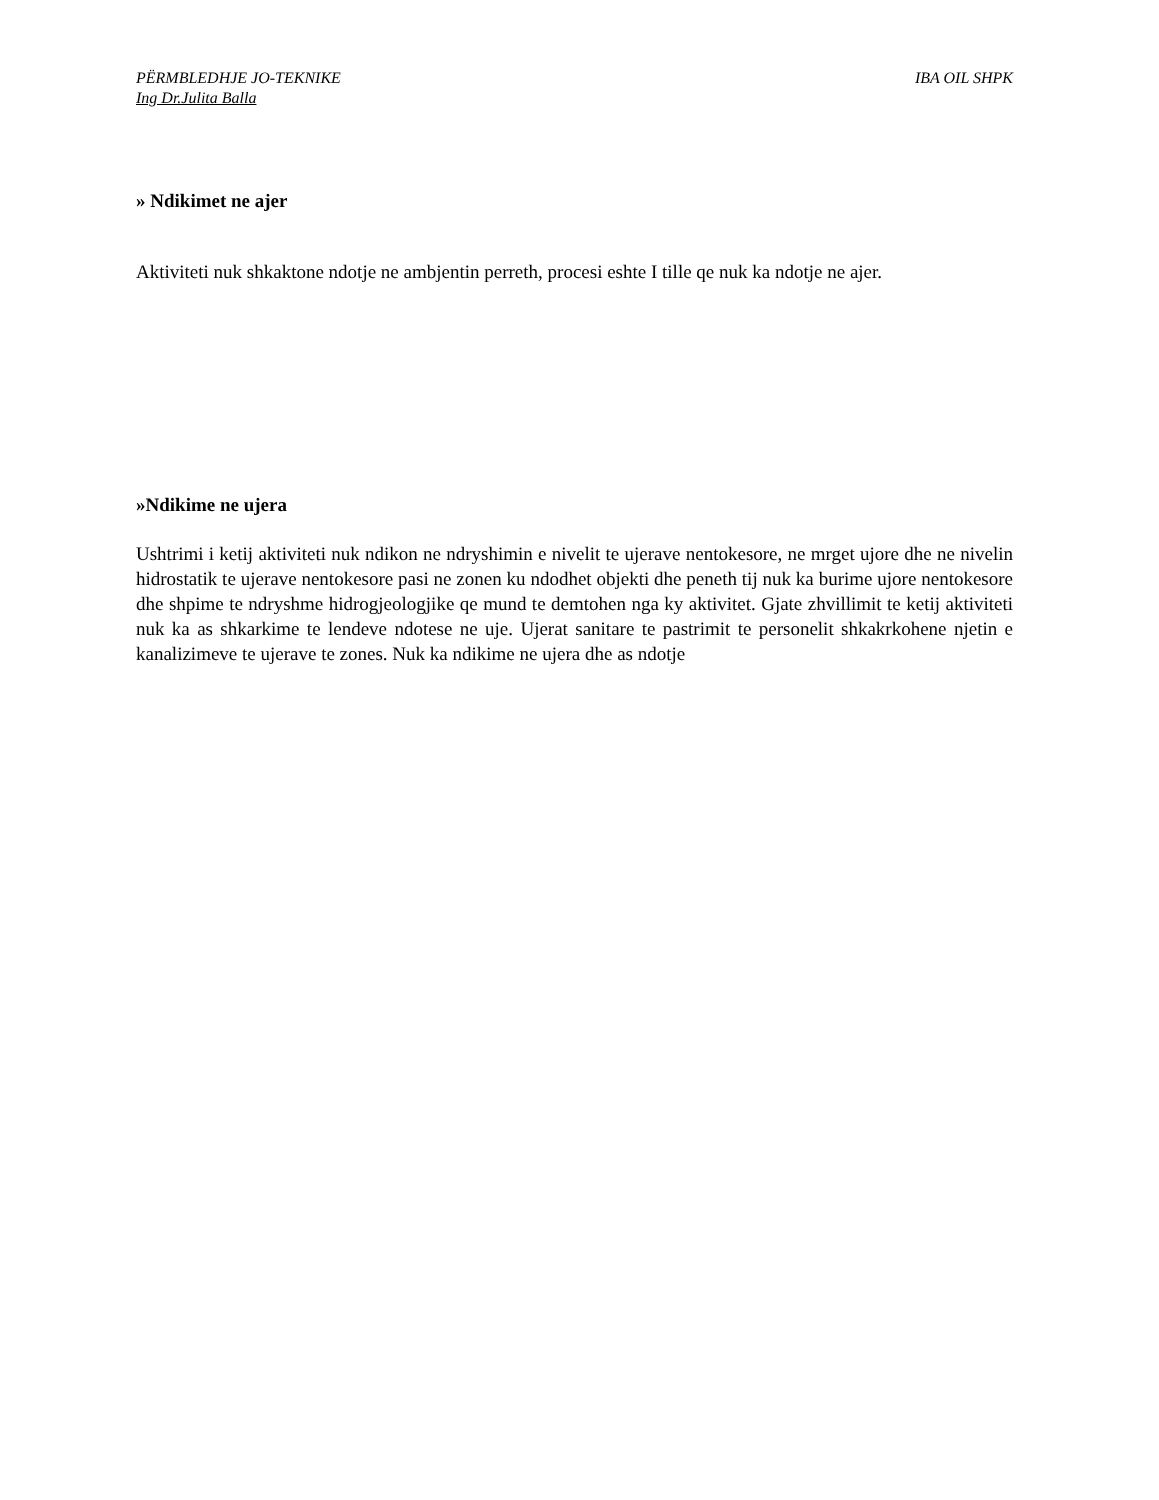PËRMBLEDHJE JO-TEKNIKE IBA OIL SHPK
Ing Dr.Julita Balla
» Ndikimet ne ajer
Aktiviteti nuk shkaktone ndotje ne ambjentin perreth, procesi eshte I tille qe nuk ka ndotje ne ajer.
»Ndikime ne ujera
Ushtrimi i ketij aktiviteti nuk ndikon ne ndryshimin e nivelit te ujerave nentokesore, ne mrget ujore dhe ne nivelin hidrostatik te ujerave nentokesore pasi ne zonen ku ndodhet objekti dhe peneth tij nuk ka burime ujore nentokesore dhe shpime te ndryshme hidrogjeologjike qe mund te demtohen nga ky aktivitet. Gjate zhvillimit te ketij aktiviteti nuk ka as shkarkime te lendeve ndotese ne uje. Ujerat sanitare te pastrimit te personelit shkakrkohene njetin e kanalizimeve te ujerave te zones. Nuk ka ndikime ne ujera dhe as ndotje